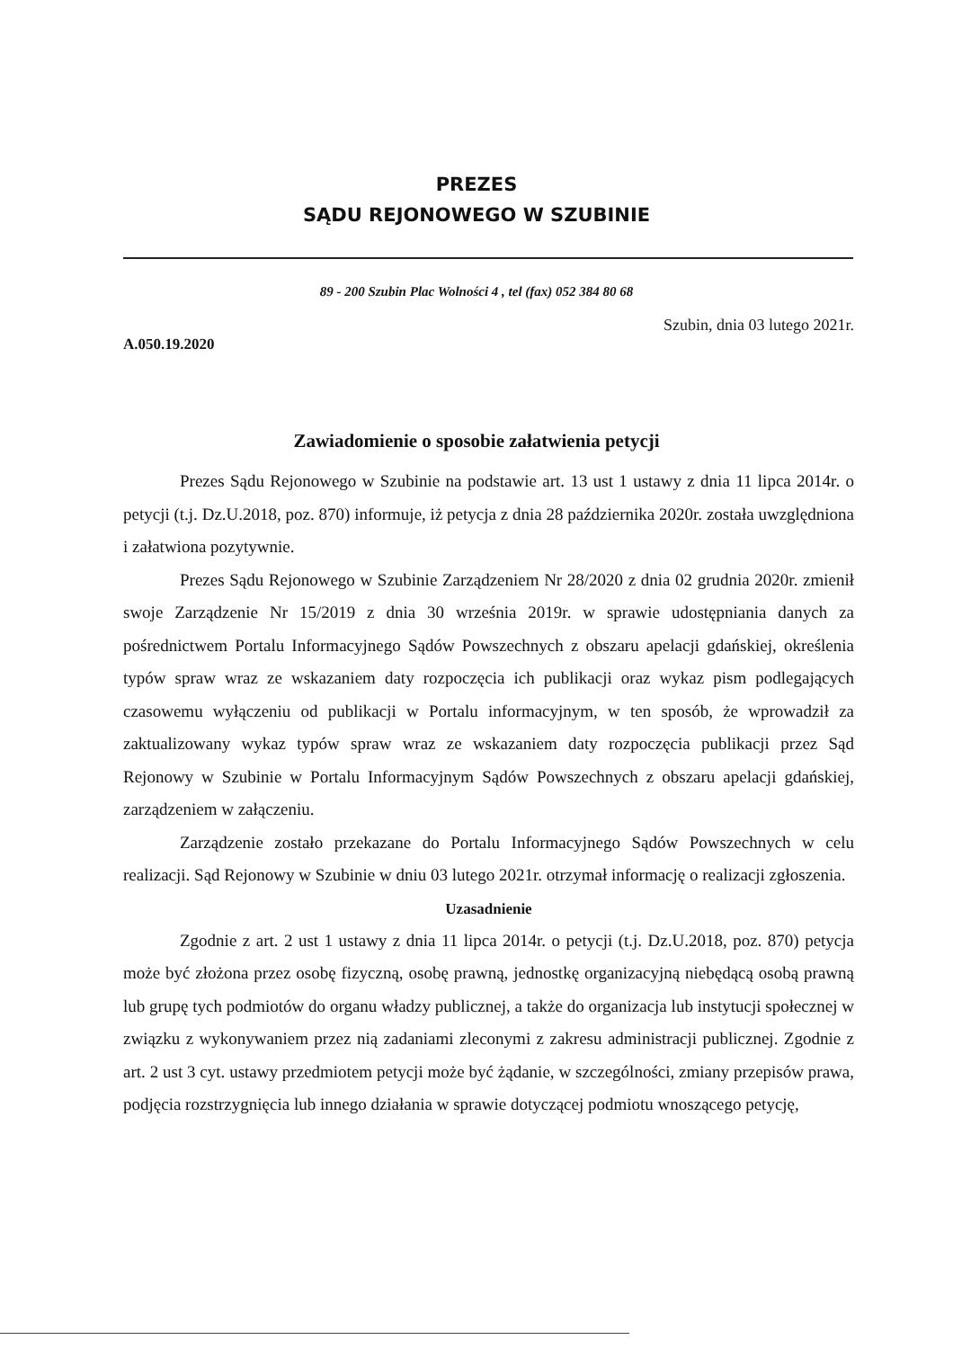PREZES
SĄDU REJONOWEGO W SZUBINIE
89 - 200 Szubin Plac Wolności 4 , tel (fax) 052 384 80 68
A.050.19.2020
Szubin, dnia 03 lutego 2021r.
Zawiadomienie o sposobie załatwienia petycji
Prezes Sądu Rejonowego w Szubinie na podstawie art. 13 ust 1 ustawy z dnia 11 lipca 2014r. o petycji (t.j. Dz.U.2018, poz. 870) informuje, iż petycja z dnia 28 października 2020r. została uwzględniona i załatwiona pozytywnie.
Prezes Sądu Rejonowego w Szubinie Zarządzeniem Nr 28/2020 z dnia 02 grudnia 2020r. zmienił swoje Zarządzenie Nr 15/2019 z dnia 30 września 2019r. w sprawie udostępniania danych za pośrednictwem Portalu Informacyjnego Sądów Powszechnych z obszaru apelacji gdańskiej, określenia typów spraw wraz ze wskazaniem daty rozpoczęcia ich publikacji oraz wykaz pism podlegających czasowemu wyłączeniu od publikacji w Portalu informacyjnym, w ten sposób, że wprowadził za zaktualizowany wykaz typów spraw wraz ze wskazaniem daty rozpoczęcia publikacji przez Sąd Rejonowy w Szubinie w Portalu Informacyjnym Sądów Powszechnych z obszaru apelacji gdańskiej, zarządzeniem w załączeniu.
Zarządzenie zostało przekazane do Portalu Informacyjnego Sądów Powszechnych w celu realizacji. Sąd Rejonowy w Szubinie w dniu 03 lutego 2021r. otrzymał informację o realizacji zgłoszenia.
Uzasadnienie
Zgodnie z art. 2 ust 1 ustawy z dnia 11 lipca 2014r. o petycji (t.j. Dz.U.2018, poz. 870) petycja może być złożona przez osobę fizyczną, osobę prawną, jednostkę organizacyjną niebędącą osobą prawną lub grupę tych podmiotów do organu władzy publicznej, a także do organizacja lub instytucji społecznej w związku z wykonywaniem przez nią zadaniami zleconymi z zakresu administracji publicznej. Zgodnie z art. 2 ust 3 cyt. ustawy przedmiotem petycji może być żądanie, w szczególności, zmiany przepisów prawa, podjęcia rozstrzygnięcia lub innego działania w sprawie dotyczącej podmiotu wnoszącego petycję,